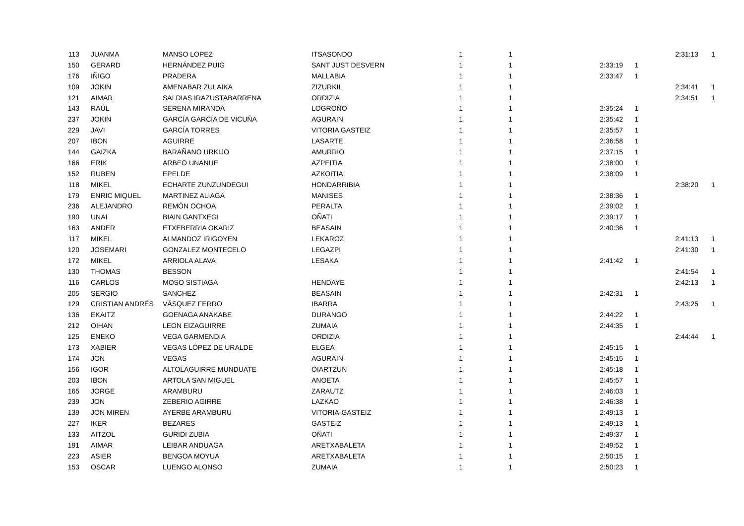| 113 | JUANMA | MANSO LOPEZ | ITSASONDO | 1 | 1 | | | 2:31:13 | 1 |
| 150 | GERARD | HERNÁNDEZ PUIG | SANT JUST DESVERN | 1 | 1 | 2:33:19 | 1 | | |
| 176 | IÑIGO | PRADERA | MALLABIA | 1 | 1 | 2:33:47 | 1 | | |
| 109 | JOKIN | AMENABAR ZULAIKA | ZIZURKIL | 1 | 1 | | | 2:34:41 | 1 |
| 121 | AIMAR | SALDIAS IRAZUSTABARRENA | ORDIZIA | 1 | 1 | | | 2:34:51 | 1 |
| 143 | RAÚL | SERENA MIRANDA | LOGROÑO | 1 | 1 | 2:35:24 | 1 | | |
| 237 | JOKIN | GARCÍA GARCÍA DE VICUÑA | AGURAIN | 1 | 1 | 2:35:42 | 1 | | |
| 229 | JAVI | GARCÍA TORRES | VITORIA GASTEIZ | 1 | 1 | 2:35:57 | 1 | | |
| 207 | IBON | AGUIRRE | LASARTE | 1 | 1 | 2:36:58 | 1 | | |
| 144 | GAIZKA | BARAÑANO URKIJO | AMURRIO | 1 | 1 | 2:37:15 | 1 | | |
| 166 | ERIK | ARBEO UNANUE | AZPEITIA | 1 | 1 | 2:38:00 | 1 | | |
| 152 | RUBEN | EPELDE | AZKOITIA | 1 | 1 | 2:38:09 | 1 | | |
| 118 | MIKEL | ECHARTE ZUNZUNDEGUI | HONDARRIBIA | 1 | 1 | | | 2:38:20 | 1 |
| 179 | ENRIC MIQUEL | MARTINEZ ALIAGA | MANISES | 1 | 1 | 2:38:36 | 1 | | |
| 236 | ALEJANDRO | REMÓN OCHOA | PERALTA | 1 | 1 | 2:39:02 | 1 | | |
| 190 | UNAI | BIAIN GANTXEGI | OÑATI | 1 | 1 | 2:39:17 | 1 | | |
| 163 | ANDER | ETXEBERRIA OKARIZ | BEASAIN | 1 | 1 | 2:40:36 | 1 | | |
| 117 | MIKEL | ALMANDOZ IRIGOYEN | LEKAROZ | 1 | 1 | | | 2:41:13 | 1 |
| 120 | JOSEMARI | GONZALEZ MONTECELO | LEGAZPI | 1 | 1 | | | 2:41:30 | 1 |
| 172 | MIKEL | ARRIOLA ALAVA | LESAKA | 1 | 1 | 2:41:42 | 1 | | |
| 130 | THOMAS | BESSON | | 1 | 1 | | | 2:41:54 | 1 |
| 116 | CARLOS | MOSO SISTIAGA | HENDAYE | 1 | 1 | | | 2:42:13 | 1 |
| 205 | SERGIO | SANCHEZ | BEASAIN | 1 | 1 | 2:42:31 | 1 | | |
| 129 | CRISTIAN ANDRÉS | VÁSQUEZ FERRO | IBARRA | 1 | 1 | | | 2:43:25 | 1 |
| 136 | EKAITZ | GOENAGA ANAKABE | DURANGO | 1 | 1 | 2:44:22 | 1 | | |
| 212 | OIHAN | LEON EIZAGUIRRE | ZUMAIA | 1 | 1 | 2:44:35 | 1 | | |
| 125 | ENEKO | VEGA GARMENDIA | ORDIZIA | 1 | 1 | | | 2:44:44 | 1 |
| 173 | XABIER | VEGAS LÓPEZ DE URALDE | ELGEA | 1 | 1 | 2:45:15 | 1 | | |
| 174 | JON | VEGAS | AGURAIN | 1 | 1 | 2:45:15 | 1 | | |
| 156 | IGOR | ALTOLAGUIRRE MUNDUATE | OIARTZUN | 1 | 1 | 2:45:18 | 1 | | |
| 203 | IBON | ARTOLA SAN MIGUEL | ANOETA | 1 | 1 | 2:45:57 | 1 | | |
| 165 | JORGE | ARAMBURU | ZARAUTZ | 1 | 1 | 2:46:03 | 1 | | |
| 239 | JON | ZEBERIO AGIRRE | LAZKAO | 1 | 1 | 2:46:38 | 1 | | |
| 139 | JON MIREN | AYERBE ARAMBURU | VITORIA-GASTEIZ | 1 | 1 | 2:49:13 | 1 | | |
| 227 | IKER | BEZARES | GASTEIZ | 1 | 1 | 2:49:13 | 1 | | |
| 133 | AITZOL | GURIDI ZUBIA | OÑATI | 1 | 1 | 2:49:37 | 1 | | |
| 191 | AIMAR | LEIBAR ANDUAGA | ARETXABALETA | 1 | 1 | 2:49:52 | 1 | | |
| 223 | ASIER | BENGOA MOYUA | ARETXABALETA | 1 | 1 | 2:50:15 | 1 | | |
| 153 | OSCAR | LUENGO ALONSO | ZUMAIA | 1 | 1 | 2:50:23 | 1 | | |